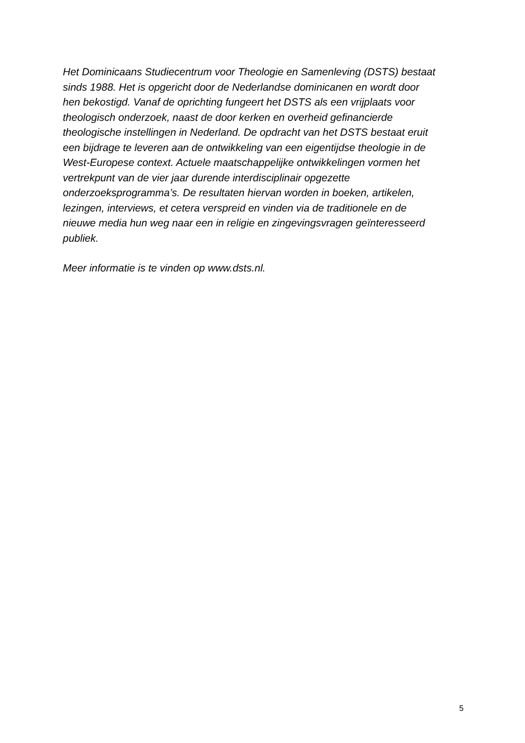Het Dominicaans Studiecentrum voor Theologie en Samenleving (DSTS) bestaat
sinds 1988. Het is opgericht door de Nederlandse dominicanen en wordt door
hen bekostigd. Vanaf de oprichting fungeert het DSTS als een vrijplaats voor
theologisch onderzoek, naast de door kerken en overheid gefinancierde
theologische instellingen in Nederland. De opdracht van het DSTS bestaat eruit
een bijdrage te leveren aan de ontwikkeling van een eigentijdse theologie in de
West-Europese context. Actuele maatschappelijke ontwikkelingen vormen het
vertrekpunt van de vier jaar durende interdisciplinair opgezette
onderzoeksprogramma’s. De resultaten hiervan worden in boeken, artikelen,
lezingen, interviews, et cetera verspreid en vinden via de traditionele en de
nieuwe media hun weg naar een in religie en zingevingsvragen geïnteresseerd
publiek.
Meer informatie is te vinden op www.dsts.nl.
5